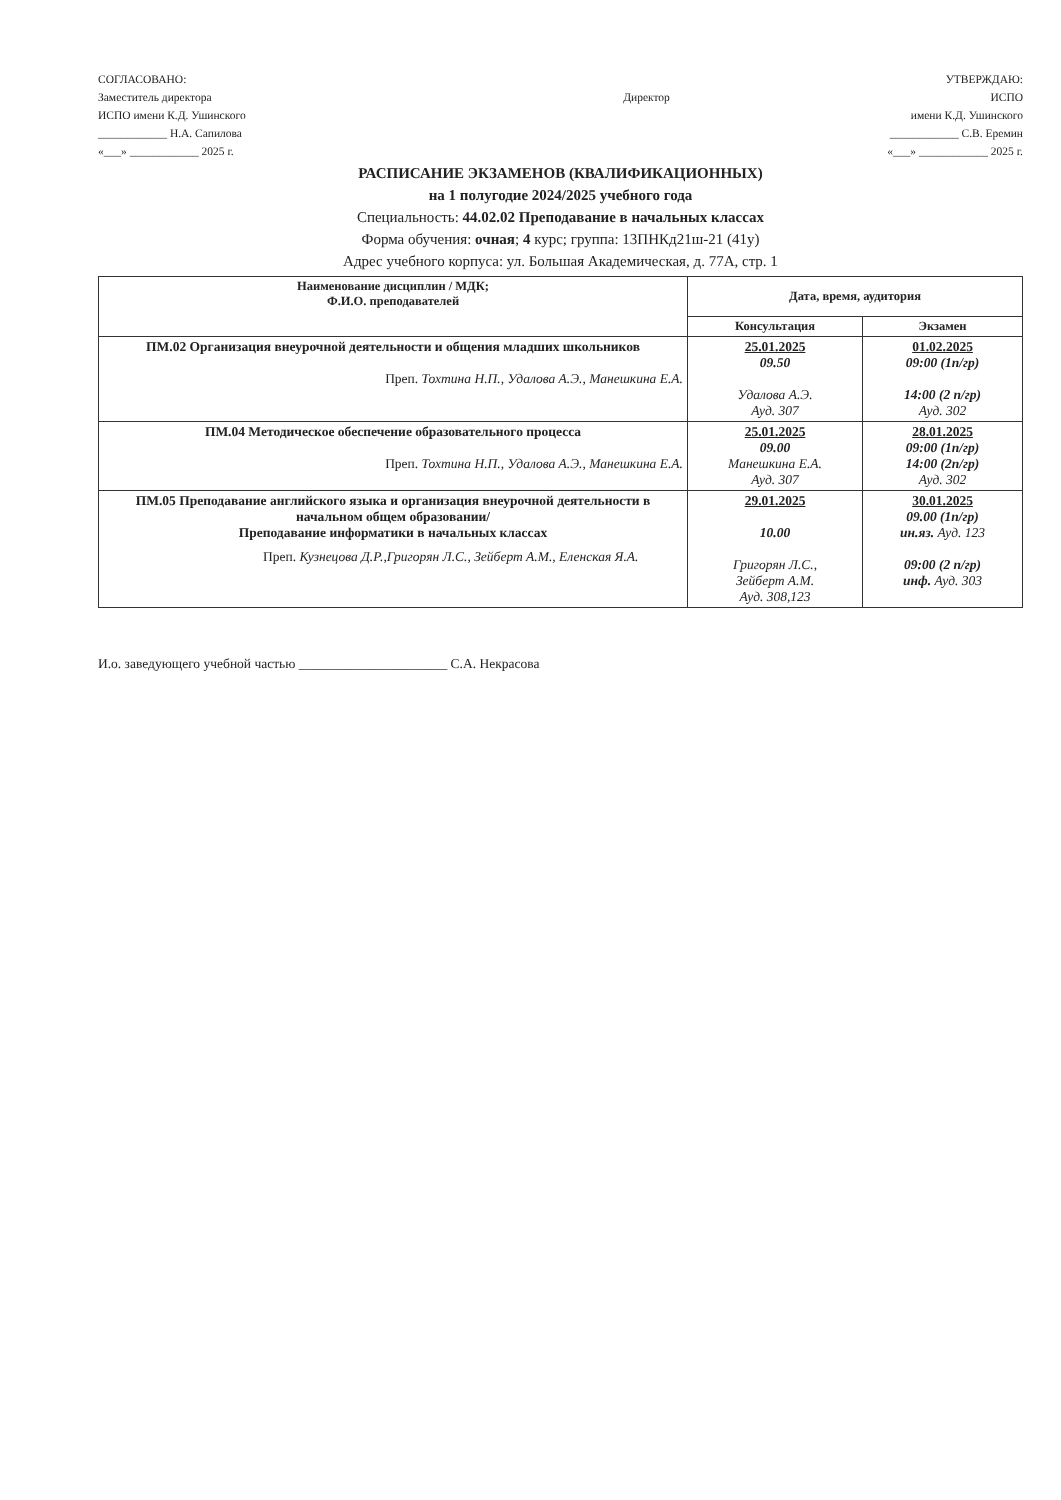СОГЛАСОВАНО:
Заместитель директора
ИСПО имени К.Д. Ушинского
____________ Н.А. Сапилова
«___» ____________ 2025 г.
Директор
УТВЕРЖДАЮ:
ИСПО
имени К.Д. Ушинского
____________ С.В. Еремин
«___» ____________ 2025 г.
РАСПИСАНИЕ ЭКЗАМЕНОВ (КВАЛИФИКАЦИОННЫХ)
на 1 полугодие 2024/2025 учебного года
Специальность: 44.02.02 Преподавание в начальных классах
Форма обучения: очная; 4 курс; группа: 13ПНКд21ш-21 (41у)
Адрес учебного корпуса: ул. Большая Академическая, д. 77А, стр. 1
| Наименование дисциплин / МДК; Ф.И.О. преподавателей | Дата, время, аудитория | |
| --- | --- | --- |
| | Консультация | Экзамен |
| ПМ.02 Организация внеурочной деятельности и общения младших школьников Преп. Тохтина Н.П., Удалова А.Э., Манешкина Е.А. | 25.01.2025 09.50 Удалова А.Э. Ауд. 307 | 01.02.2025 09:00 (1п/гр) 14:00 (2 п/гр) Ауд. 302 |
| ПМ.04 Методическое обеспечение образовательного процесса Преп. Тохтина Н.П., Удалова А.Э., Манешкина Е.А. | 25.01.2025 09.00 Манешкина Е.А. Ауд. 307 | 28.01.2025 09:00 (1п/гр) 14:00 (2п/гр) Ауд. 302 |
| ПМ.05 Преподавание английского языка и организация внеурочной деятельности в начальном общем образовании/ Преподавание информатики в начальных классах Преп. Кузнецова Д.Р.,Григорян Л.С., Зейберт А.М., Еленская Я.А. | 29.01.2025 10.00 Григорян Л.С., Зейберт А.М. Ауд. 308,123 | 30.01.2025 09.00 (1п/гр) ин.яз. Ауд. 123 09:00 (2 п/гр) инф. Ауд. 303 |
И.о. заведующего учебной частью ______________________ С.А. Некрасова